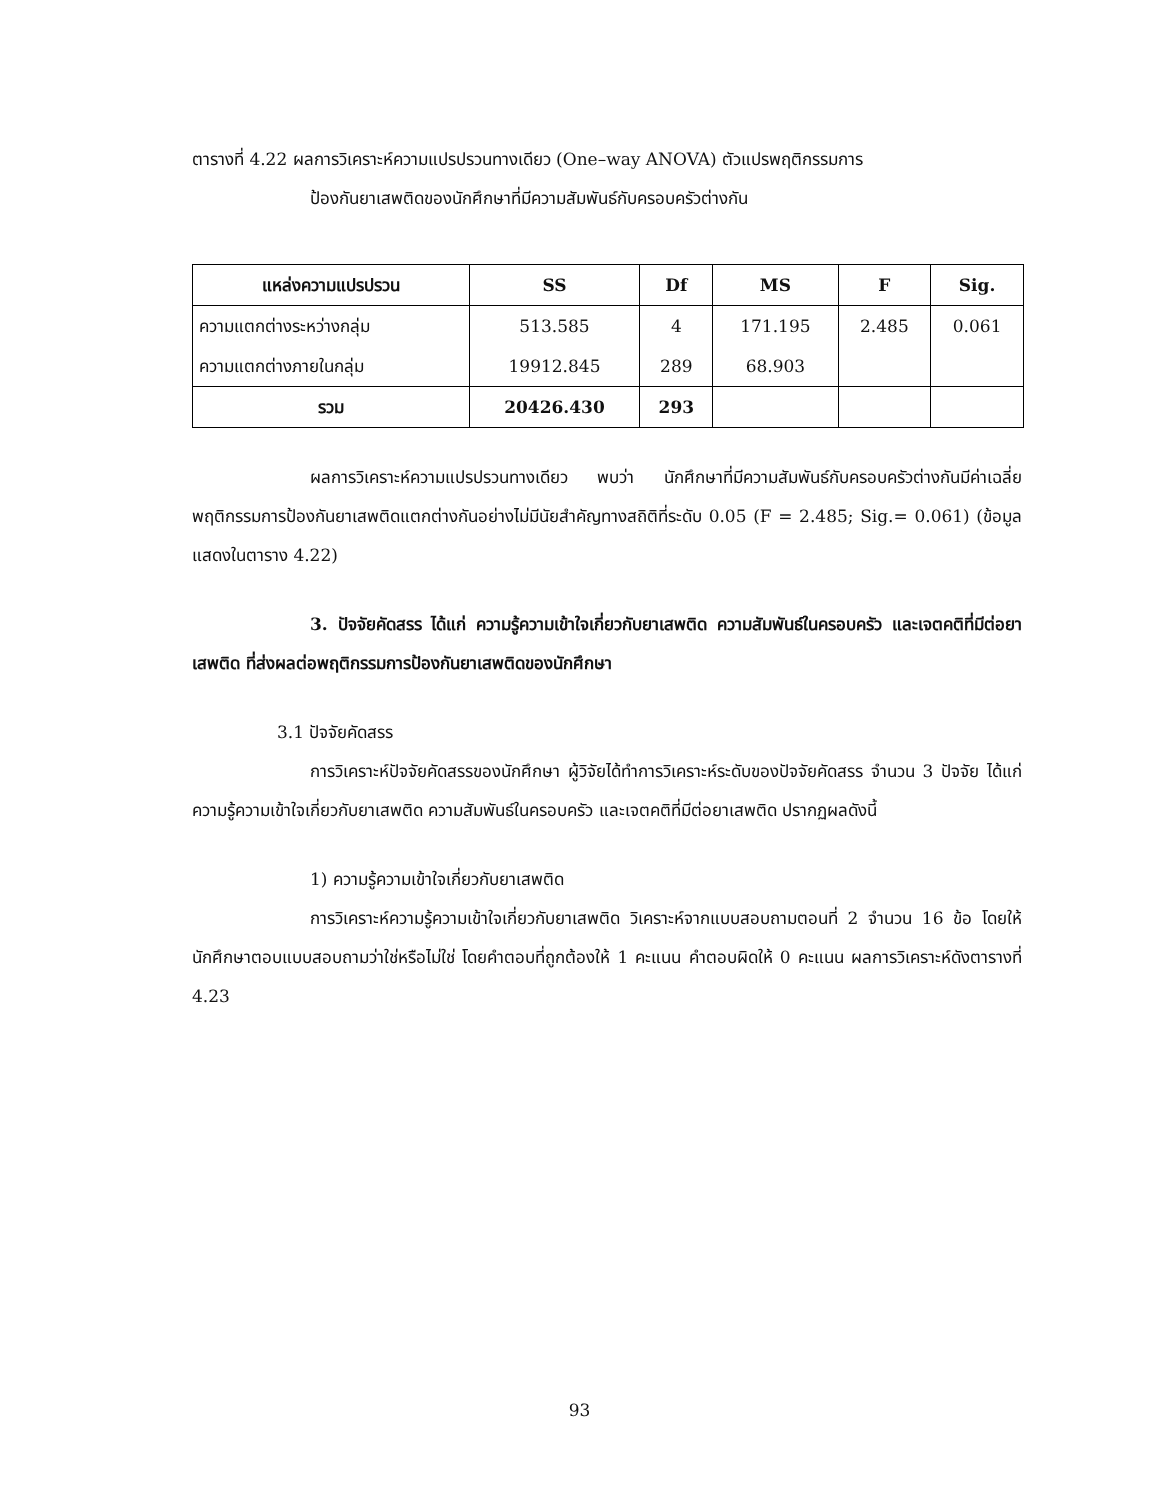ตารางที่ 4.22 ผลการวิเคราะห์ความแปรปรวนทางเดียว (One–way ANOVA) ตัวแปรพฤติกรรมการ
ป้องกันยาเสพติดของนักศึกษาที่มีความสัมพันธ์กับครอบครัวต่างกัน
| แหล่งความแปรปรวน | SS | Df | MS | F | Sig. |
| --- | --- | --- | --- | --- | --- |
| ความแตกต่างระหว่างกลุ่ม | 513.585 | 4 | 171.195 | 2.485 | 0.061 |
| ความแตกต่างภายในกลุ่ม | 19912.845 | 289 | 68.903 | | |
| รวม | 20426.430 | 293 | | | |
ผลการวิเคราะห์ความแปรปรวนทางเดียว พบว่า นักศึกษาที่มีความสัมพันธ์กับครอบครัวต่างกันมีค่าเฉลี่ยพฤติกรรมการป้องกันยาเสพติดแตกต่างกันอย่างไม่มีนัยสำคัญทางสถิติที่ระดับ 0.05 (F = 2.485; Sig.= 0.061) (ข้อมูลแสดงในตาราง 4.22)
3. ปัจจัยคัดสรร ได้แก่ ความรู้ความเข้าใจเกี่ยวกับยาเสพติด ความสัมพันธ์ในครอบครัว และเจตคติที่มีต่อยาเสพติด ที่ส่งผลต่อพฤติกรรมการป้องกันยาเสพติดของนักศึกษา
3.1 ปัจจัยคัดสรร
การวิเคราะห์ปัจจัยคัดสรรของนักศึกษา ผู้วิจัยได้ทำการวิเคราะห์ระดับของปัจจัยคัดสรร จำนวน 3 ปัจจัย ได้แก่ ความรู้ความเข้าใจเกี่ยวกับยาเสพติด ความสัมพันธ์ในครอบครัว และเจตคติที่มีต่อยาเสพติด ปรากฏผลดังนี้
1) ความรู้ความเข้าใจเกี่ยวกับยาเสพติด
การวิเคราะห์ความรู้ความเข้าใจเกี่ยวกับยาเสพติด วิเคราะห์จากแบบสอบถามตอนที่ 2 จำนวน 16 ข้อ โดยให้นักศึกษาตอบแบบสอบถามว่าใช่หรือไม่ใช่ โดยคำตอบที่ถูกต้องให้ 1 คะแนน คำตอบผิดให้ 0 คะแนน ผลการวิเคราะห์ดังตารางที่ 4.23
93